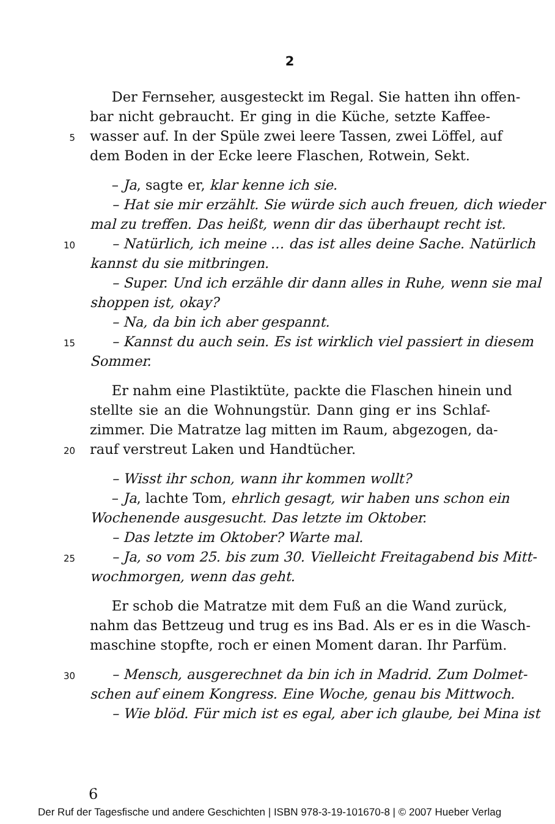2
Der Fernseher, ausgesteckt im Regal. Sie hatten ihn offen-
bar nicht gebraucht. Er ging in die Küche, setzte Kaffee-
5 wasser auf. In der Spüle zwei leere Tassen, zwei Löffel, auf
dem Boden in der Ecke leere Flaschen, Rotwein, Sekt.
– Ja, sagte er, klar kenne ich sie.
– Hat sie mir erzählt. Sie würde sich auch freuen, dich wieder
mal zu treffen. Das heißt, wenn dir das überhaupt recht ist.
10 – Natürlich, ich meine … das ist alles deine Sache. Natürlich
kannst du sie mitbringen.
– Super. Und ich erzähle dir dann alles in Ruhe, wenn sie mal
shoppen ist, okay?
– Na, da bin ich aber gespannt.
15 – Kannst du auch sein. Es ist wirklich viel passiert in diesem
Sommer.
Er nahm eine Plastiktüte, packte die Flaschen hinein und
stellte sie an die Wohnungstür. Dann ging er ins Schlaf-
zimmer. Die Matratze lag mitten im Raum, abgezogen, da-
20 rauf verstreut Laken und Handtücher.
– Wisst ihr schon, wann ihr kommen wollt?
– Ja, lachte Tom, ehrlich gesagt, wir haben uns schon ein
Wochenende ausgesucht. Das letzte im Oktober.
– Das letzte im Oktober? Warte mal.
25 – Ja, so vom 25. bis zum 30. Vielleicht Freitagabend bis Mitt-
wochmorgen, wenn das geht.
Er schob die Matratze mit dem Fuß an die Wand zurück,
nahm das Bettzeug und trug es ins Bad. Als er es in die Wasch-
maschine stopfte, roch er einen Moment daran. Ihr Parfüm.
30 – Mensch, ausgerechnet da bin ich in Madrid. Zum Dolmet-
schen auf einem Kongress. Eine Woche, genau bis Mittwoch.
– Wie blöd. Für mich ist es egal, aber ich glaube, bei Mina ist
6
Der Ruf der Tagesfische und andere Geschichten | ISBN 978-3-19-101670-8 | © 2007 Hueber Verlag